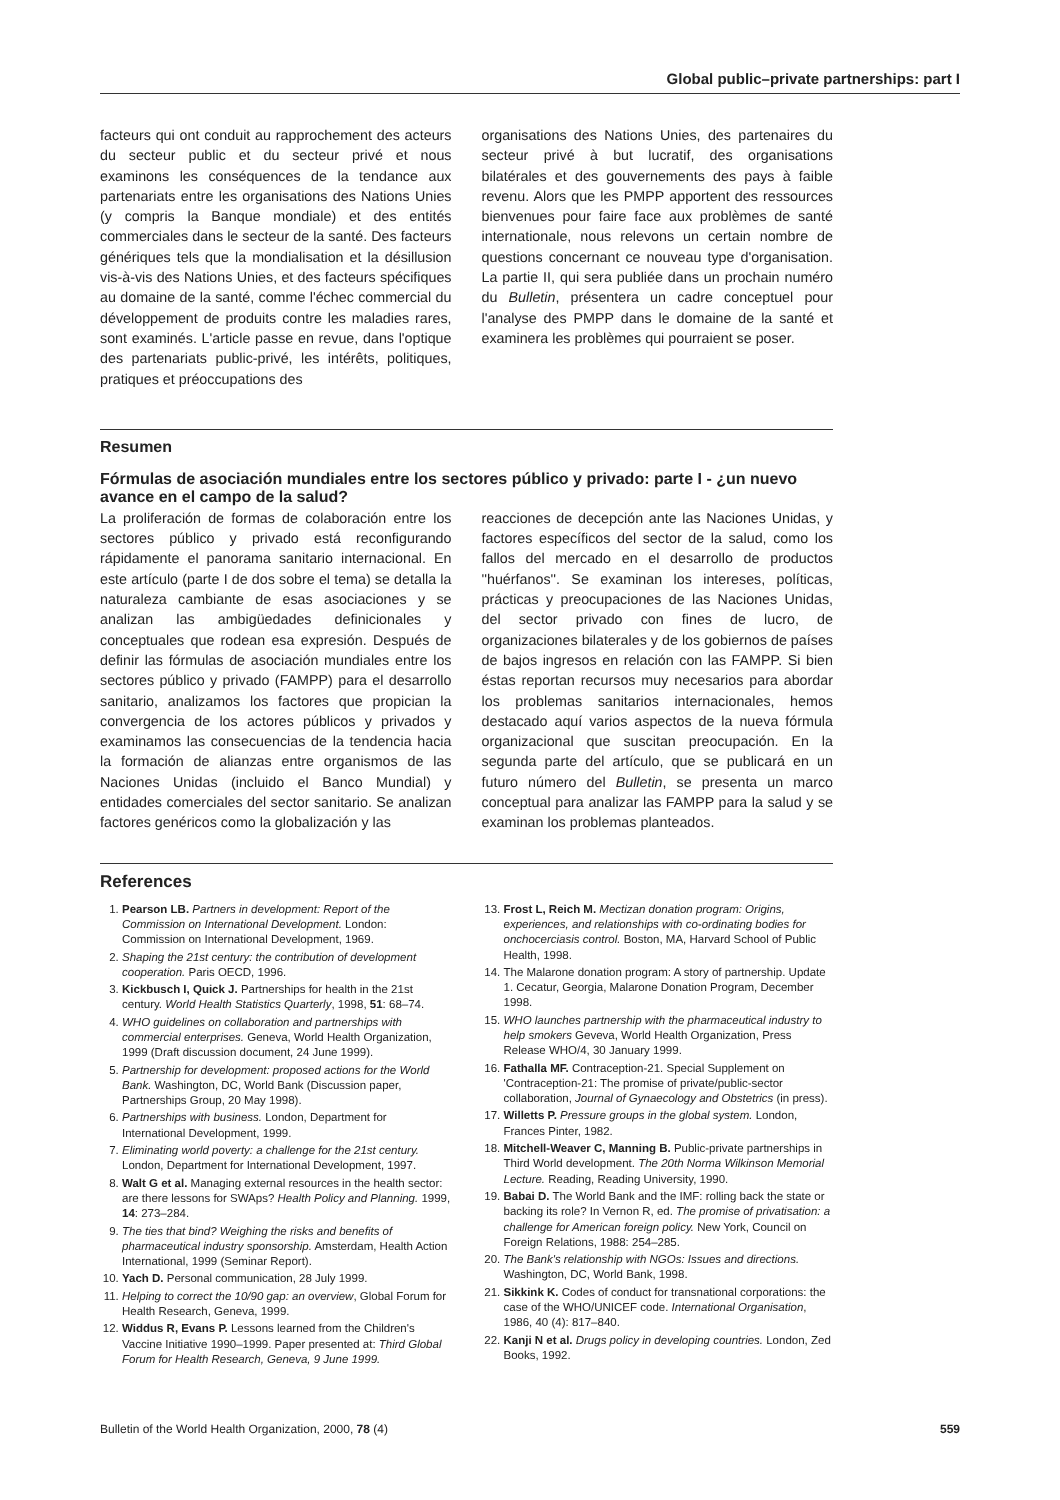Global public–private partnerships: part I
facteurs qui ont conduit au rapprochement des acteurs du secteur public et du secteur privé et nous examinons les conséquences de la tendance aux partenariats entre les organisations des Nations Unies (y compris la Banque mondiale) et des entités commerciales dans le secteur de la santé. Des facteurs génériques tels que la mondialisation et la désillusion vis-à-vis des Nations Unies, et des facteurs spécifiques au domaine de la santé, comme l'échec commercial du développement de produits contre les maladies rares, sont examinés. L'article passe en revue, dans l'optique des partenariats public-privé, les intérêts, politiques, pratiques et préoccupations des
organisations des Nations Unies, des partenaires du secteur privé à but lucratif, des organisations bilatérales et des gouvernements des pays à faible revenu. Alors que les PMPP apportent des ressources bienvenues pour faire face aux problèmes de santé internationale, nous relevons un certain nombre de questions concernant ce nouveau type d'organisation. La partie II, qui sera publiée dans un prochain numéro du Bulletin, présentera un cadre conceptuel pour l'analyse des PMPP dans le domaine de la santé et examinera les problèmes qui pourraient se poser.
Resumen
Fórmulas de asociación mundiales entre los sectores público y privado: parte I - ¿un nuevo avance en el campo de la salud?
La proliferación de formas de colaboración entre los sectores público y privado está reconfigurando rápidamente el panorama sanitario internacional. En este artículo (parte I de dos sobre el tema) se detalla la naturaleza cambiante de esas asociaciones y se analizan las ambigüedades definicionales y conceptuales que rodean esa expresión. Después de definir las fórmulas de asociación mundiales entre los sectores público y privado (FAMPP) para el desarrollo sanitario, analizamos los factores que propician la convergencia de los actores públicos y privados y examinamos las consecuencias de la tendencia hacia la formación de alianzas entre organismos de las Naciones Unidas (incluido el Banco Mundial) y entidades comerciales del sector sanitario. Se analizan factores genéricos como la globalización y las
reacciones de decepción ante las Naciones Unidas, y factores específicos del sector de la salud, como los fallos del mercado en el desarrollo de productos ''huérfanos''. Se examinan los intereses, políticas, prácticas y preocupaciones de las Naciones Unidas, del sector privado con fines de lucro, de organizaciones bilaterales y de los gobiernos de países de bajos ingresos en relación con las FAMPP. Si bien éstas reportan recursos muy necesarios para abordar los problemas sanitarios internacionales, hemos destacado aquí varios aspectos de la nueva fórmula organizacional que suscitan preocupación. En la segunda parte del artículo, que se publicará en un futuro número del Bulletin, se presenta un marco conceptual para analizar las FAMPP para la salud y se examinan los problemas planteados.
References
1. Pearson LB. Partners in development: Report of the Commission on International Development. London: Commission on International Development, 1969.
2. Shaping the 21st century: the contribution of development cooperation. Paris OECD, 1996.
3. Kickbusch I, Quick J. Partnerships for health in the 21st century. World Health Statistics Quarterly, 1998, 51: 68–74.
4. WHO guidelines on collaboration and partnerships with commercial enterprises. Geneva, World Health Organization, 1999 (Draft discussion document, 24 June 1999).
5. Partnership for development: proposed actions for the World Bank. Washington, DC, World Bank (Discussion paper, Partnerships Group, 20 May 1998).
6. Partnerships with business. London, Department for International Development, 1999.
7. Eliminating world poverty: a challenge for the 21st century. London, Department for International Development, 1997.
8. Walt G et al. Managing external resources in the health sector: are there lessons for SWAps? Health Policy and Planning. 1999, 14: 273–284.
9. The ties that bind? Weighing the risks and benefits of pharmaceutical industry sponsorship. Amsterdam, Health Action International, 1999 (Seminar Report).
10. Yach D. Personal communication, 28 July 1999.
11. Helping to correct the 10/90 gap: an overview, Global Forum for Health Research, Geneva, 1999.
12. Widdus R, Evans P. Lessons learned from the Children's Vaccine Initiative 1990–1999. Paper presented at: Third Global Forum for Health Research, Geneva, 9 June 1999.
13. Frost L, Reich M. Mectizan donation program: Origins, experiences, and relationships with co-ordinating bodies for onchocerciasis control. Boston, MA, Harvard School of Public Health, 1998.
14. The Malarone donation program: A story of partnership. Update 1. Cecatur, Georgia, Malarone Donation Program, December 1998.
15. WHO launches partnership with the pharmaceutical industry to help smokers Geveva, World Health Organization, Press Release WHO/4, 30 January 1999.
16. Fathalla MF. Contraception-21. Special Supplement on 'Contraception-21: The promise of private/public-sector collaboration, Journal of Gynaecology and Obstetrics (in press).
17. Willetts P. Pressure groups in the global system. London, Frances Pinter, 1982.
18. Mitchell-Weaver C, Manning B. Public-private partnerships in Third World development. The 20th Norma Wilkinson Memorial Lecture. Reading, Reading University, 1990.
19. Babai D. The World Bank and the IMF: rolling back the state or backing its role? In Vernon R, ed. The promise of privatisation: a challenge for American foreign policy. New York, Council on Foreign Relations, 1988: 254–285.
20. The Bank's relationship with NGOs: Issues and directions. Washington, DC, World Bank, 1998.
21. Sikkink K. Codes of conduct for transnational corporations: the case of the WHO/UNICEF code. International Organisation, 1986, 40 (4): 817–840.
22. Kanji N et al. Drugs policy in developing countries. London, Zed Books, 1992.
Bulletin of the World Health Organization, 2000, 78 (4) 559